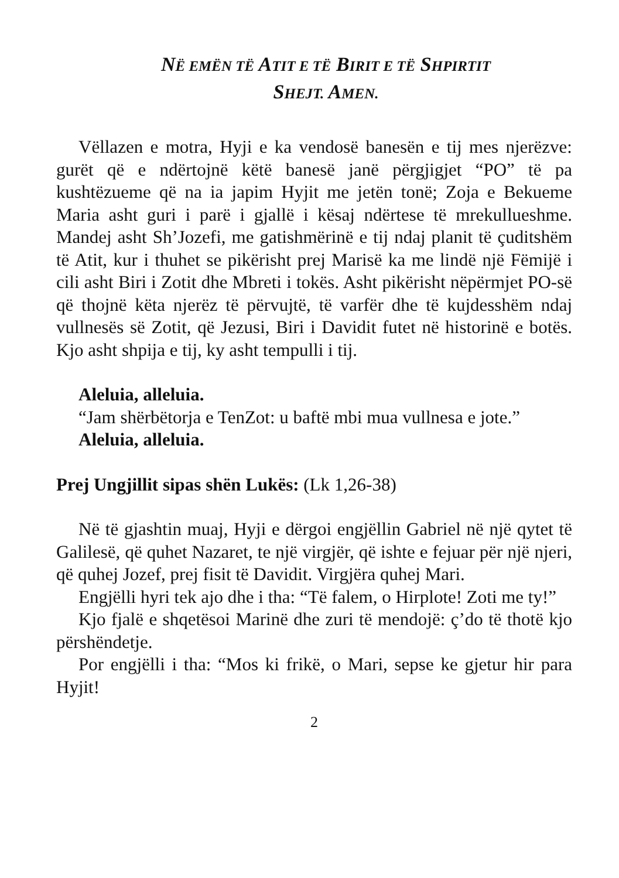NË EMËN TË ATIT E TË BIRIT E TË SHPIRTIT
SHEJT. AMEN.
Vëllazen e motra, Hyji e ka vendosë banesën e tij mes njerëzve: gurët që e ndërtojnë këtë banesë janë përgjigjet “PO” të pa kushtëzueme që na ia japim Hyjit me jetën tonë; Zoja e Bekueme Maria asht guri i parë i gjallë i kësaj ndërtese të mrekullueshme. Mandej asht Sh’Jozefi, me gatishmërinë e tij ndaj planit të çuditshëm të Atit, kur i thuhet se pikërisht prej Marisë ka me lindë një Fëmijë i cili asht Biri i Zotit dhe Mbreti i tokës. Asht pikërisht nëpërmjet PO-së që thojnë këta njerëz të përvujtë, të varfër dhe të kujdesshëm ndaj vullnesës së Zotit, që Jezusi, Biri i Davidit futet në historinë e botës. Kjo asht shpija e tij, ky asht tempulli i tij.
Aleluia, alleluia.
“Jam shërbëtorja e TenZot: u baftë mbi mua vullnesa e jote.”
Aleluia, alleluia.
Prej Ungjillit sipas shën Lukës: (Lk 1,26-38)
Në të gjashtin muaj, Hyji e dërgoi engjëllin Gabriel në një qytet të Galilesë, që quhet Nazaret, te një virgjër, që ishte e fejuar për një njeri, që quhej Jozef, prej fisit të Davidit. Virgjëra quhej Mari.
Engjëlli hyri tek ajo dhe i tha: “Të falem, o Hirplote! Zoti me ty!”
Kjo fjalë e shqetësoi Marinë dhe zuri të mendojë: ç’do të thotë kjo përshëndetje.
Por engjëlli i tha: “Mos ki frikë, o Mari, sepse ke gjetur hir para Hyjit!
2